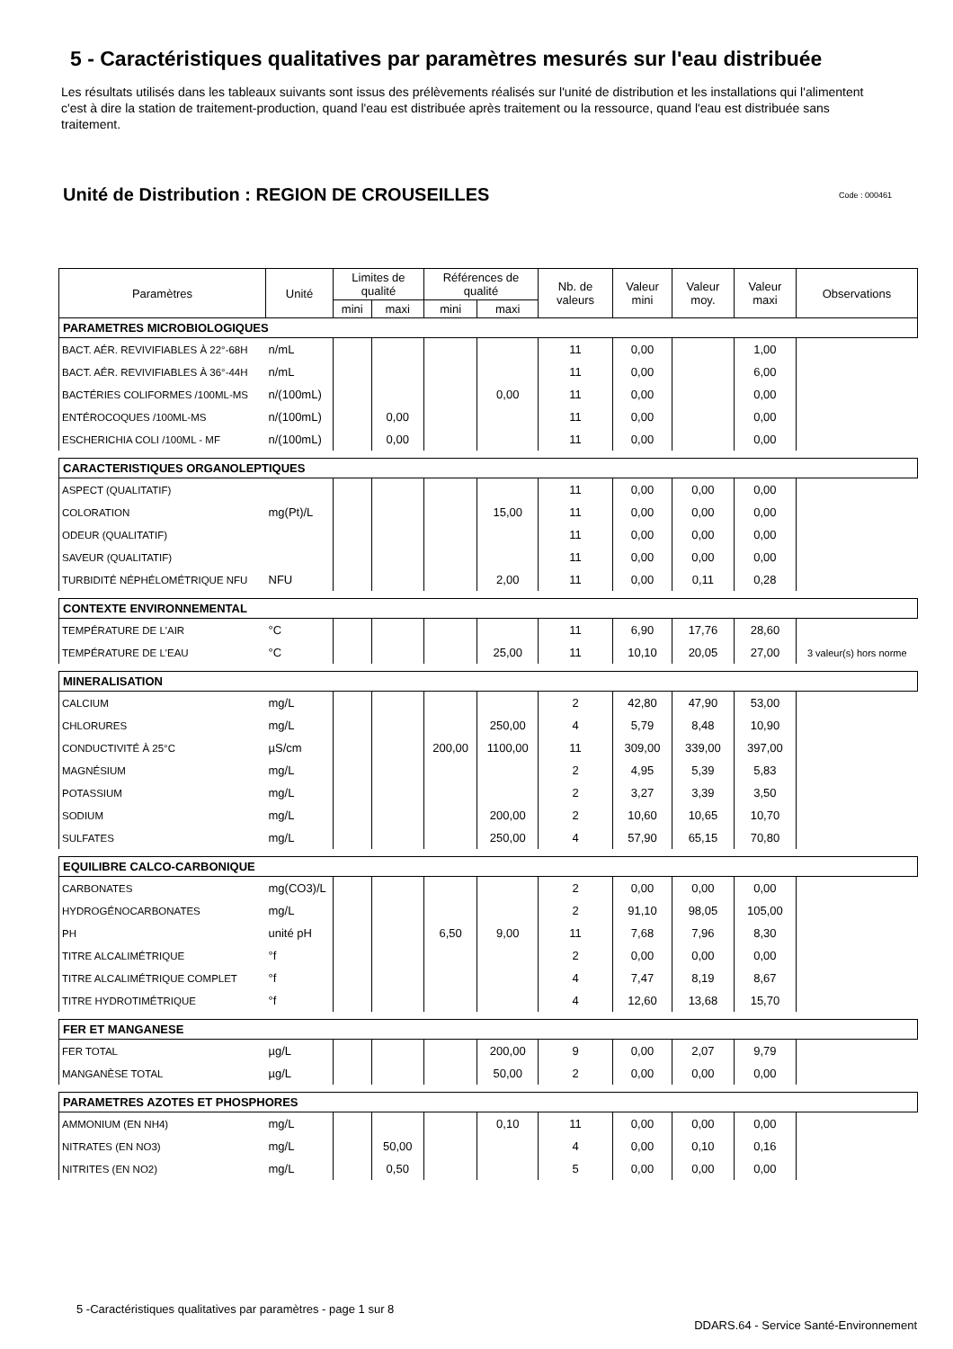5 - Caractéristiques qualitatives par paramètres mesurés sur l'eau distribuée
Les résultats utilisés dans les tableaux suivants sont issus des prélèvements réalisés sur l'unité de distribution et les installations qui l'alimentent c'est à dire la station de traitement-production, quand l'eau est distribuée après traitement ou la ressource, quand l'eau est distribuée sans traitement.
Unité de Distribution : REGION DE CROUSEILLES Code : 000461
| Paramètres | Unité | Limites de qualité | | Références de qualité | | Nb. de valeurs | Valeur mini | Valeur moy. | Valeur maxi | Observations |
| --- | --- | --- | --- | --- | --- | --- | --- | --- | --- | --- |
| | | mini | maxi | mini | maxi | | | | | |
| PARAMETRES MICROBIOLOGIQUES | | | | | | | | | | |
| BACT. AÉR. REVIVIFIABLES À 22°-68H | n/mL | | | | | 11 | 0,00 | | 1,00 | |
| BACT. AÉR. REVIVIFIABLES À 36°-44H | n/mL | | | | | 11 | 0,00 | | 6,00 | |
| BACTÉRIES COLIFORMES /100ML-MS | n/(100mL) | | | | 0,00 | 11 | 0,00 | | 0,00 | |
| ENTÉROCOQUES /100ML-MS | n/(100mL) | | 0,00 | | | 11 | 0,00 | | 0,00 | |
| ESCHERICHIA COLI /100ML - MF | n/(100mL) | | 0,00 | | | 11 | 0,00 | | 0,00 | |
| CARACTERISTIQUES ORGANOLEPTIQUES | | | | | | | | | | |
| ASPECT (QUALITATIF) | | | | | | 11 | 0,00 | 0,00 | 0,00 | |
| COLORATION | mg(Pt)/L | | | | 15,00 | 11 | 0,00 | 0,00 | 0,00 | |
| ODEUR (QUALITATIF) | | | | | | 11 | 0,00 | 0,00 | 0,00 | |
| SAVEUR (QUALITATIF) | | | | | | 11 | 0,00 | 0,00 | 0,00 | |
| TURBIDITÉ NÉPHÉLOMÉTRIQUE NFU | NFU | | | | 2,00 | 11 | 0,00 | 0,11 | 0,28 | |
| CONTEXTE ENVIRONNEMENTAL | | | | | | | | | | |
| TEMPÉRATURE DE L'AIR | °C | | | | | 11 | 6,90 | 17,76 | 28,60 | |
| TEMPÉRATURE DE L'EAU | °C | | | | 25,00 | 11 | 10,10 | 20,05 | 27,00 | 3 valeur(s) hors norme |
| MINERALISATION | | | | | | | | | | |
| CALCIUM | mg/L | | | | | 2 | 42,80 | 47,90 | 53,00 | |
| CHLORURES | mg/L | | | | 250,00 | 4 | 5,79 | 8,48 | 10,90 | |
| CONDUCTIVITÉ À 25°C | µS/cm | | | 200,00 | 1100,00 | 11 | 309,00 | 339,00 | 397,00 | |
| MAGNÉSIUM | mg/L | | | | | 2 | 4,95 | 5,39 | 5,83 | |
| POTASSIUM | mg/L | | | | | 2 | 3,27 | 3,39 | 3,50 | |
| SODIUM | mg/L | | | | 200,00 | 2 | 10,60 | 10,65 | 10,70 | |
| SULFATES | mg/L | | | | 250,00 | 4 | 57,90 | 65,15 | 70,80 | |
| EQUILIBRE CALCO-CARBONIQUE | | | | | | | | | | |
| CARBONATES | mg(CO3)/L | | | | | 2 | 0,00 | 0,00 | 0,00 | |
| HYDROGÉNOCARBONATES | mg/L | | | | | 2 | 91,10 | 98,05 | 105,00 | |
| PH | unité pH | | | 6,50 | 9,00 | 11 | 7,68 | 7,96 | 8,30 | |
| TITRE ALCALIMÉTRIQUE | °f | | | | | 2 | 0,00 | 0,00 | 0,00 | |
| TITRE ALCALIMÉTRIQUE COMPLET | °f | | | | | 4 | 7,47 | 8,19 | 8,67 | |
| TITRE HYDROTIMÉTRIQUE | °f | | | | | 4 | 12,60 | 13,68 | 15,70 | |
| FER ET MANGANESE | | | | | | | | | | |
| FER TOTAL | µg/L | | | | 200,00 | 9 | 0,00 | 2,07 | 9,79 | |
| MANGANÈSE TOTAL | µg/L | | | | 50,00 | 2 | 0,00 | 0,00 | 0,00 | |
| PARAMETRES AZOTES ET PHOSPHORES | | | | | | | | | | |
| AMMONIUM (EN NH4) | mg/L | | | | 0,10 | 11 | 0,00 | 0,00 | 0,00 | |
| NITRATES (EN NO3) | mg/L | | 50,00 | | | 4 | 0,00 | 0,10 | 0,16 | |
| NITRITES (EN NO2) | mg/L | | 0,50 | | | 5 | 0,00 | 0,00 | 0,00 | |
5 -Caractéristiques qualitatives par paramètres - page 1 sur 8
DDARS.64 - Service Santé-Environnement